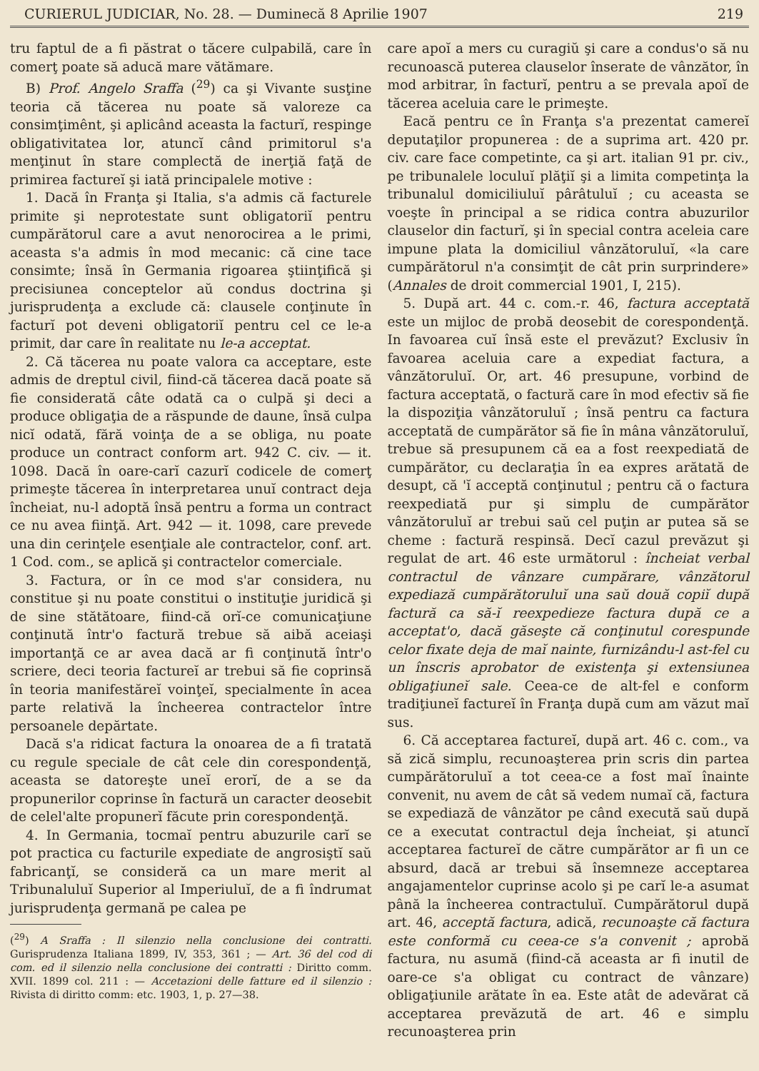CURIERUL JUDICIAR, No. 28. — Duminecă 8 Aprilie 1907 219
tru faptul de a fi păstrat o tăcere culpabilă, care în comerţ poate să aducă mare vătămare.
B) Prof. Angelo Sraffa (<sup>29</sup>) ca şi Vivante susţine teoria că tăcerea nu poate să valoreze ca consimţimênt, şi aplicând aceasta la facturĭ, respinge obligativitatea lor, atuncĭ când primitorul s'a menţinut în stare complectă de inerţiă faţă de primirea factureĭ şi iată principalele motive :
1. Dacă în Franţa şi Italia, s'a admis că facturele primite şi neprotestate sunt obligatoriĭ pentru cumpărătorul care a avut nenorocirea a le primi, aceasta s'a admis în mod mecanic: că cine tace consimte; însă în Germania rigoarea ştiinţifică şi precisiunea conceptelor aŭ condus doctrina şi jurisprudenţa a exclude că: clausele conţinute în facturĭ pot deveni obligatoriĭ pentru cel ce le-a primit, dar care în realitate nu le-a acceptat.
2. Că tăcerea nu poate valora ca acceptare, este admis de dreptul civil, fiind-că tăcerea dacă poate să fie considerată câte odată ca o culpă şi deci a produce obligaţia de a răspunde de daune, însă culpa nicĭ odată, fără voinţa de a se obliga, nu poate produce un contract conform art. 942 C. civ. — it. 1098. Dacă în oare-carĭ cazurĭ codicele de comerţ primeşte tăcerea în interpretarea unuĭ contract deja încheiat, nu-l adoptă însă pentru a forma un contract ce nu avea fiinţă. Art. 942 — it. 1098, care prevede una din cerinţele esenţiale ale contractelor, conf. art. 1 Cod. com., se aplică şi contractelor comerciale.
3. Factura, or în ce mod s'ar considera, nu constitue şi nu poate constitui o instituţie juridică şi de sine stătătoare, fiind-că orĭ-ce comunicaţiune conţinută într'o factură trebue să aibă aceiaşi importanţă ce ar avea dacă ar fi conţinută într'o scriere, deci teoria factureĭ ar trebui să fie coprinsă în teoria manifestăreĭ voinţeĭ, specialmente în acea parte relativă la încheerea contractelor între persoanele depărtate.
Dacă s'a ridicat factura la onoarea de a fi tratată cu regule speciale de cât cele din corespondenţă, aceasta se datoreşte uneĭ erorĭ, de a se da propunerilor coprinse în factură un caracter deosebit de celel'alte propunerĭ făcute prin corespondenţă.
4. In Germania, tocmaĭ pentru abuzurile carĭ se pot practica cu facturile expediate de angrosiştĭ saŭ fabricanţĭ, se consideră ca un mare merit al Tribunaluluĭ Superior al Imperiuluĭ, de a fi îndrumat jurisprudenţa germană pe calea pe
(<sup>29</sup>) A Sraffa : Il silenzio nella conclusione dei contratti. Gurisprudenza Italiana 1899, IV, 353, 361 ; — Art. 36 del cod di com. ed il silenzio nella conclusione dei contratti : Diritto comm. XVII. 1899 col. 211 : — Accetazioni delle fatture ed il silenzio : Rivista di diritto comm: etc. 1903, 1, p. 27—38.
care apoĭ a mers cu curagiŭ şi care a condus'o să nu recunoască puterea clauselor înserate de vânzător, în mod arbitrar, în facturĭ, pentru a se prevala apoĭ de tăcerea aceluia care le primeşte.
Eacă pentru ce în Franţa s'a prezentat camereĭ deputaţilor propunerea : de a suprima art. 420 pr. civ. care face competinte, ca şi art. italian 91 pr. civ., pe tribunalele loculuĭ plăţiĭ şi a limita competinţa la tribunalul domiciliuluĭ pârâtuluĭ ; cu aceasta se voeşte în principal a se ridica contra abuzurilor clauselor din facturĭ, şi în special contra aceleia care impune plata la domiciliul vânzătoruluĭ, «la care cumpărătorul n'a consimţit de cât prin surprindere» (Annales de droit commercial 1901, I, 215).
5. După art. 44 c. com.-r. 46, factura acceptată este un mijloc de probă deosebit de corespondenţă. In favoarea cuĭ însă este el prevăzut? Exclusiv în favoarea aceluia care a expediat factura, a vânzătoruluĭ. Or, art. 46 presupune, vorbind de factura acceptată, o factură care în mod efectiv să fie la dispoziţia vânzătoruluĭ ; însă pentru ca factura acceptată de cumpărător să fie în mâna vânzătoruluĭ, trebue să presupunem că ea a fost reexpediată de cumpărător, cu declaraţia în ea expres arătată de desupt, că 'ĭ acceptă conţinutul ; pentru că o factura reexpediată pur şi simplu de cumpărător vânzătoruluĭ ar trebui saŭ cel puţin ar putea să se cheme : factură respinsă. Decĭ cazul prevăzut şi regulat de art. 46 este următorul : încheiat verbal contractul de vânzare cumpărare, vânzătorul expediază cumpărătoruluĭ una saŭ două copiĭ după factură ca să-ĭ reexpedieze factura după ce a acceptat'o, dacă găseşte că conţinutul corespunde celor fixate deja de maĭ nainte, furnizându-l ast-fel cu un înscris aprobator de existenţa şi extensiunea obligaţiuneĭ sale. Ceea-ce de alt-fel e conform tradiţiuneĭ factureĭ în Franţa după cum am văzut maĭ sus.
6. Că acceptarea factureĭ, după art. 46 c. com., va să zică simplu, recunoaşterea prin scris din partea cumpărătoruluĭ a tot ceea-ce a fost maĭ înainte convenit, nu avem de cât să vedem numaĭ că, factura se expediază de vânzător pe când execută saŭ după ce a executat contractul deja încheiat, şi atuncĭ acceptarea factureĭ de către cumpărător ar fi un ce absurd, dacă ar trebui să însemneze acceptarea angajamentelor cuprinse acolo şi pe carĭ le-a asumat până la încheerea contractuluĭ. Cumpărătorul după art. 46, acceptă factura, adică, recunoaşte că factura este conformă cu ceea-ce s'a convenit ; aprobă factura, nu asumă (fiind-că aceasta ar fi inutil de oare-ce s'a obligat cu contract de vânzare) obligaţiunile arătate în ea. Este atât de adevărat că acceptarea prevăzută de art. 46 e simplu recunoaşterea prin